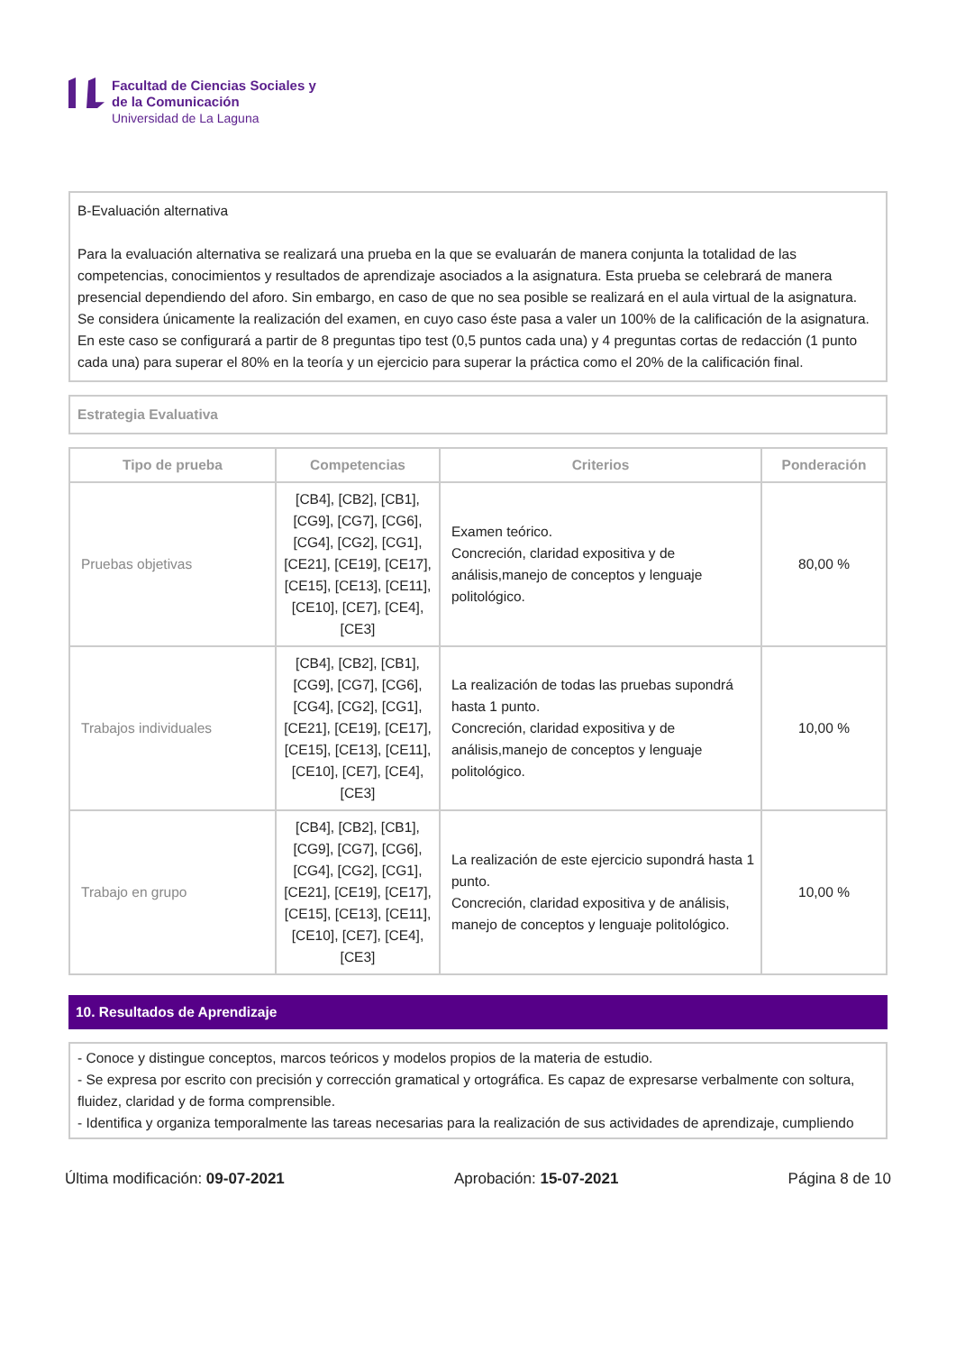Facultad de Ciencias Sociales y
de la Comunicación
Universidad de La Laguna
B-Evaluación alternativa
Para la evaluación alternativa se realizará una prueba en la que se evaluarán de manera conjunta la totalidad de las competencias, conocimientos y resultados de aprendizaje asociados a la asignatura. Esta prueba se celebrará de manera presencial dependiendo del aforo. Sin embargo, en caso de que no sea posible se realizará en el aula virtual de la asignatura.
Se considera únicamente la realización del examen, en cuyo caso éste pasa a valer un 100% de la calificación de la asignatura. En este caso se configurará a partir de 8 preguntas tipo test (0,5 puntos cada una) y 4 preguntas cortas de redacción (1 punto cada una) para superar el 80% en la teoría y un ejercicio para superar la práctica como el 20% de la calificación final.
Estrategia Evaluativa
| Tipo de prueba | Competencias | Criterios | Ponderación |
| --- | --- | --- | --- |
| Pruebas objetivas | [CB4], [CB2], [CB1], [CG9], [CG7], [CG6], [CG4], [CG2], [CG1], [CE21], [CE19], [CE17], [CE15], [CE13], [CE11], [CE10], [CE7], [CE4], [CE3] | Examen teórico. Concreción, claridad expositiva y de análisis,manejo de conceptos y lenguaje politológico. | 80,00 % |
| Trabajos individuales | [CB4], [CB2], [CB1], [CG9], [CG7], [CG6], [CG4], [CG2], [CG1], [CE21], [CE19], [CE17], [CE15], [CE13], [CE11], [CE10], [CE7], [CE4], [CE3] | La realización de todas las pruebas supondrá hasta 1 punto. Concreción, claridad expositiva y de análisis,manejo de conceptos y lenguaje politológico. | 10,00 % |
| Trabajo en grupo | [CB4], [CB2], [CB1], [CG9], [CG7], [CG6], [CG4], [CG2], [CG1], [CE21], [CE19], [CE17], [CE15], [CE13], [CE11], [CE10], [CE7], [CE4], [CE3] | La realización de este ejercicio supondrá hasta 1 punto. Concreción, claridad expositiva y de análisis, manejo de conceptos y lenguaje politológico. | 10,00 % |
10. Resultados de Aprendizaje
- Conoce y distingue conceptos, marcos teóricos y modelos propios de la materia de estudio.
- Se expresa por escrito con precisión y corrección gramatical y ortográfica. Es capaz de expresarse verbalmente con soltura, fluidez, claridad y de forma comprensible.
- Identifica y organiza temporalmente las tareas necesarias para la realización de sus actividades de aprendizaje, cumpliendo
Última modificación: 09-07-2021 Aprobación: 15-07-2021 Página 8 de 10